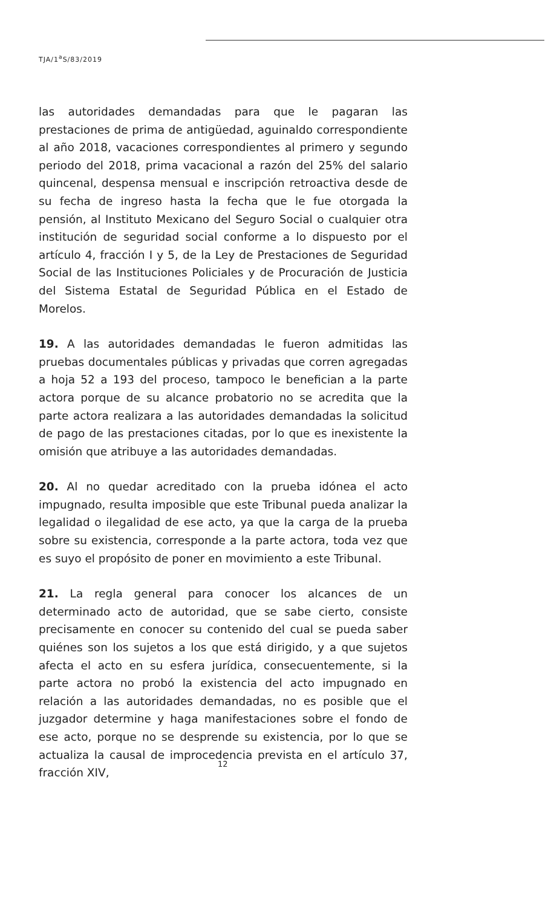TJA/1<sup>a</sup>S/83/2019
las autoridades demandadas para que le pagaran las prestaciones de prima de antigüedad, aguinaldo correspondiente al año 2018, vacaciones correspondientes al primero y segundo periodo del 2018, prima vacacional a razón del 25% del salario quincenal, despensa mensual e inscripción retroactiva desde de su fecha de ingreso hasta la fecha que le fue otorgada la pensión, al Instituto Mexicano del Seguro Social o cualquier otra institución de seguridad social conforme a lo dispuesto por el artículo 4, fracción I y 5, de la Ley de Prestaciones de Seguridad Social de las Instituciones Policiales y de Procuración de Justicia del Sistema Estatal de Seguridad Pública en el Estado de Morelos.
19. A las autoridades demandadas le fueron admitidas las pruebas documentales públicas y privadas que corren agregadas a hoja 52 a 193 del proceso, tampoco le benefician a la parte actora porque de su alcance probatorio no se acredita que la parte actora realizara a las autoridades demandadas la solicitud de pago de las prestaciones citadas, por lo que es inexistente la omisión que atribuye a las autoridades demandadas.
20. Al no quedar acreditado con la prueba idónea el acto impugnado, resulta imposible que este Tribunal pueda analizar la legalidad o ilegalidad de ese acto, ya que la carga de la prueba sobre su existencia, corresponde a la parte actora, toda vez que es suyo el propósito de poner en movimiento a este Tribunal.
21. La regla general para conocer los alcances de un determinado acto de autoridad, que se sabe cierto, consiste precisamente en conocer su contenido del cual se pueda saber quiénes son los sujetos a los que está dirigido, y a que sujetos afecta el acto en su esfera jurídica, consecuentemente, si la parte actora no probó la existencia del acto impugnado en relación a las autoridades demandadas, no es posible que el juzgador determine y haga manifestaciones sobre el fondo de ese acto, porque no se desprende su existencia, por lo que se actualiza la causal de improcedencia prevista en el artículo 37, fracción XIV,
12